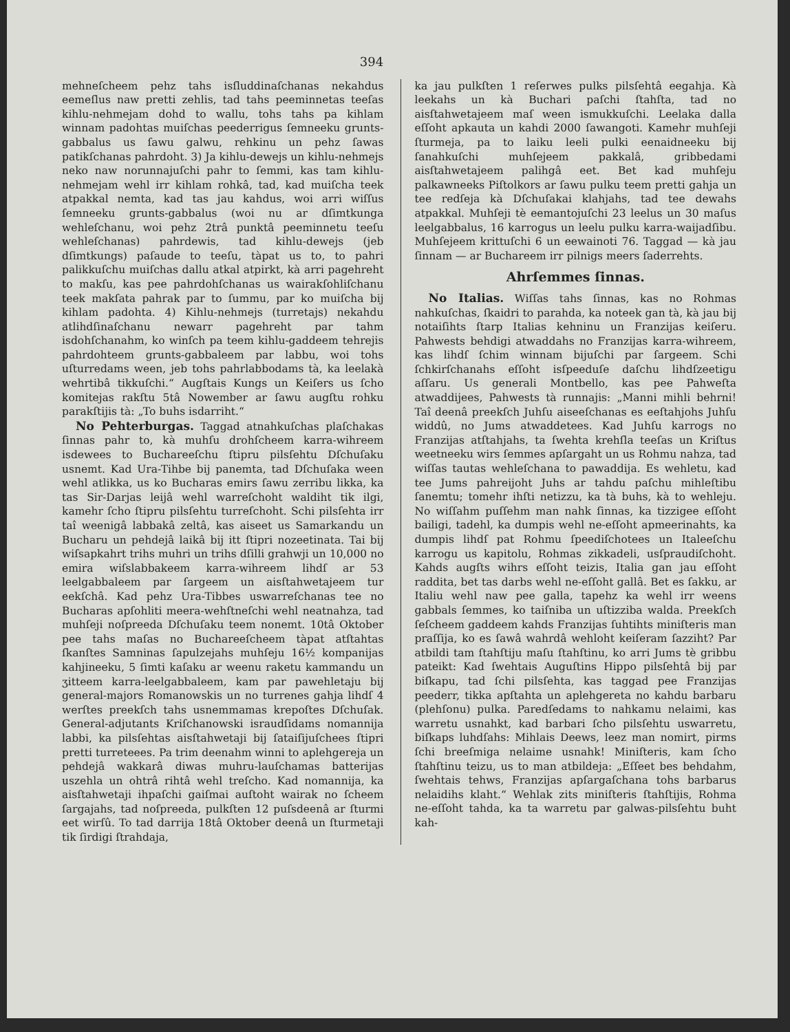394
mehneſcheem pehz tahs isſluddinaſchanas nekahdus eemeſlus naw pretti zehlis, tad tahs peeminnetas teeſas kihlu-nehmejam dohd to wallu, tohs tahs pa kihlam winnam padohtas muiſchas peederrigus ſemneeku grunts-gabbalus us ſawu galwu, rehkinu un pehz ſawas patikſchanas pahrdoht. 3) Ja kihlu-dewejs un kihlu-nehmejs neko naw norunnajuſchi pahr to ſemmi, kas tam kihlu-nehmejam wehl irr kihlam rohkâ, tad, kad muiſcha teek atpakkal nemta, kad tas jau kahdus, woi arri wiſſus ſemneeku grunts-gabbalus (woi nu ar dſimtkunga wehleſchanu, woi pehz 2trâ punktâ peeminnetu teeſu wehleſchanas) pahrdewis, tad kihlu-dewejs (jeb dſimtkungs) paſaude to teeſu, tàpat us to, to pahri palikkuſchu muiſchas dallu atkal atpirkt, kà arri pagehreht to makſu, kas pee pahrdohſchanas us wairakſohliſchanu teek makſata pahrak par to ſummu, par ko muiſcha bij kihlam padohta. 4) Kihlu-nehmejs (turretajs) nekahdu atlihdſinaſchanu newarr pagehreht par tahm isdohſchanahm, ko winſch pa teem kihlu-gaddeem tehrejis pahrdohteem grunts-gabbaleem par labbu, woi tohs uſturredams ween, jeb tohs pahrlabbodams tà, ka leelakà wehrtibâ tikkuſchi.“ Augſtais Kungs un Keiſers us ſcho komitejas rakſtu 5tâ Nowember ar ſawu augſtu rohku parakſtijis tà: „To buhs isdarriht.“
No Pehterburgas. Taggad atnahkuſchas plaſchakas ſinnas pahr to, kà muhſu drohſcheem karra-wihreem isdewees to Buchareeſchu ſtipru pilsſehtu Dſchuſaku usnemt. Kad Ura-Tihbe bij panemta, tad Dſchuſaka ween wehl atlikka, us ko Bucharas emirs ſawu zerribu likka, ka tas Sir-Darjas leijâ wehl warreſchoht waldiht tik ilgi, kamehr ſcho ſtipru pilsſehtu turreſchoht. Schi pilsſehta irr taî weenigâ labbakâ zeltâ, kas aiseet us Samarkandu un Bucharu un pehdejâ laikâ bij itt ſtipri nozeetinata. Tai bij wiſsapkahrt trihs muhri un trihs dſilli grahwji un 10,000 no emira wiſslabbakeem karra-wihreem lihdſ ar 53 leelgabbaleem par ſargeem un aisſtahwetajeem tur eekſchâ. Kad pehz Ura-Tibbes uswarreſchanas tee no Bucharas apſohliti meera-wehſtneſchi wehl neatnahza, tad muhſeji noſpreeda Dſchuſaku teem nonemt. 10tâ Oktober pee tahs maſas no Buchareeſcheem tàpat atſtahtas ſkanſtes Samninas ſapulzejahs muhſeju 16½ kompanijas kahjineeku, 5 ſimti kaſaku ar weenu raketu kammandu un ʒitteem karra-leelgabbaleem, kam par pawehletaju bij general-majors Romanowskis un no turrenes gahja lihdſ 4 werſtes preekſch tahs usnemmamas krepoſtes Dſchuſak. General-adjutants Kriſchanowski israudſidams nomannija labbi, ka pilsſehtas aisſtahwetaji bij ſataiſijuſchees ſtipri pretti turreteees. Pa trim deenahm winni to aplehgereja un pehdejâ wakkarâ diwas muhru-lauſchamas batterijas uszehla un ohtrâ rihtâ wehl treſcho. Kad nomannija, ka aisſtahwetaji ihpaſchi gaiſmai auſtoht wairak no ſcheem ſargajahs, tad noſpreeda, pulkſten 12 puſsdeenâ ar ſturmi eet wirſû. To tad darrija 18tâ Oktober deenâ un ſturmetaji tik ſirdigi ſtrahdaja,
ka jau pulkſten 1 reſerwes pulks pilsſehtâ eegahja. Kà leekahs un kà Buchari paſchi ſtahſta, tad no aisſtahwetajeem maſ ween ismukkuſchi. Leelaka dalla eſſoht apkauta un kahdi 2000 ſawangoti. Kamehr muhſeji ſturmeja, pa to laiku leeli pulki eenaidneeku bij ſanahkuſchi muhſejeem pakkalâ, gribbedami aisſtahwetajeem palihgâ eet. Bet kad muhſeju palkawneeks Piſtolkors ar ſawu pulku teem pretti gahja un tee redſeja kà Dſchuſakai klahjahs, tad tee dewahs atpakkal. Muhſeji tè eemantojuſchi 23 leelus un 30 maſus leelgabbalus, 16 karrogus un leelu pulku karra-waijadſibu. Muhſejeem krittuſchi 6 un eewainoti 76. Taggad — kà jau ſinnam — ar Buchareem irr pilnigs meers ſaderrehts.
Ahrſemmes ſinnas.
No Italias. Wiſſas tahs ſinnas, kas no Rohmas nahkuſchas, ſkaidri to parahda, ka noteek gan tà, kà jau bij notaiſihts ſtarp Italias kehninu un Franzijas keiſeru. Pahwests behdigi atwaddahs no Franzijas karra-wihreem, kas lihdſ ſchim winnam bijuſchi par ſargeem. Schi ſchkirſchanahs eſſoht isſpeeduſe daſchu lihdſzeetigu aſſaru. Us generali Montbello, kas pee Pahweſta atwaddijees, Pahwests tà runnajis: „Manni mihli behrni! Taî deenâ preekſch Juhſu aiseeſchanas es eeſtahjohs Juhſu widdû, no Jums atwaddetees. Kad Juhſu karrogs no Franzijas atſtahjahs, ta ſwehta krehſla teeſas un Kriſtus weetneeku wirs ſemmes apſargaht un us Rohmu nahza, tad wiſſas tautas wehleſchana to pawaddija. Es wehletu, kad tee Jums pahreijoht Juhs ar tahdu paſchu mihleſtibu ſanemtu; tomehr ihſti netizzu, ka tà buhs, kà to wehleju. No wiſſahm puſſehm man nahk ſinnas, ka tizzigee eſſoht bailigi, tadehl, ka dumpis wehl ne-eſſoht apmeerinahts, ka dumpis lihdſ pat Rohmu ſpeediſchotees un Italeeſchu karrogu us kapitolu, Rohmas zikkadeli, usſpraudiſchoht. Kahds augſts wihrs eſſoht teizis, Italia gan jau eſſoht raddita, bet tas darbs wehl ne-eſſoht gallâ. Bet es ſakku, ar Italiu wehl naw pee galla, tapehz ka wehl irr weens gabbals ſemmes, ko taiſniba un uſtizziba walda. Preekſch ſeſcheem gaddeem kahds Franzijas ſuhtihts miniſteris man praſſija, ko es ſawâ wahrdâ wehloht keiſeram ſazziht? Par atbildi tam ſtahſtiju maſu ſtahſtinu, ko arri Jums tè gribbu pateikt: Kad ſwehtais Auguſtins Hippo pilsſehtâ bij par biſkapu, tad ſchi pilsſehta, kas taggad pee Franzijas peederr, tikka apſtahta un aplehgereta no kahdu barbaru (plehſonu) pulka. Paredſedams to nahkamu nelaimi, kas warretu usnahkt, kad barbari ſcho pilsſehtu uswarretu, biſkaps luhdſahs: Mihlais Deews, leez man nomirt, pirms ſchi breeſmiga nelaime usnahk! Miniſteris, kam ſcho ſtahſtinu teizu, us to man atbildeja: „Eſſeet bes behdahm, ſwehtais tehws, Franzijas apſargaſchana tohs barbarus nelaidihs klaht.“ Wehlak zits miniſteris ſtahſtijis, Rohma ne-eſſoht tahda, ka ta warretu par galwas-pilsſehtu buht kah-